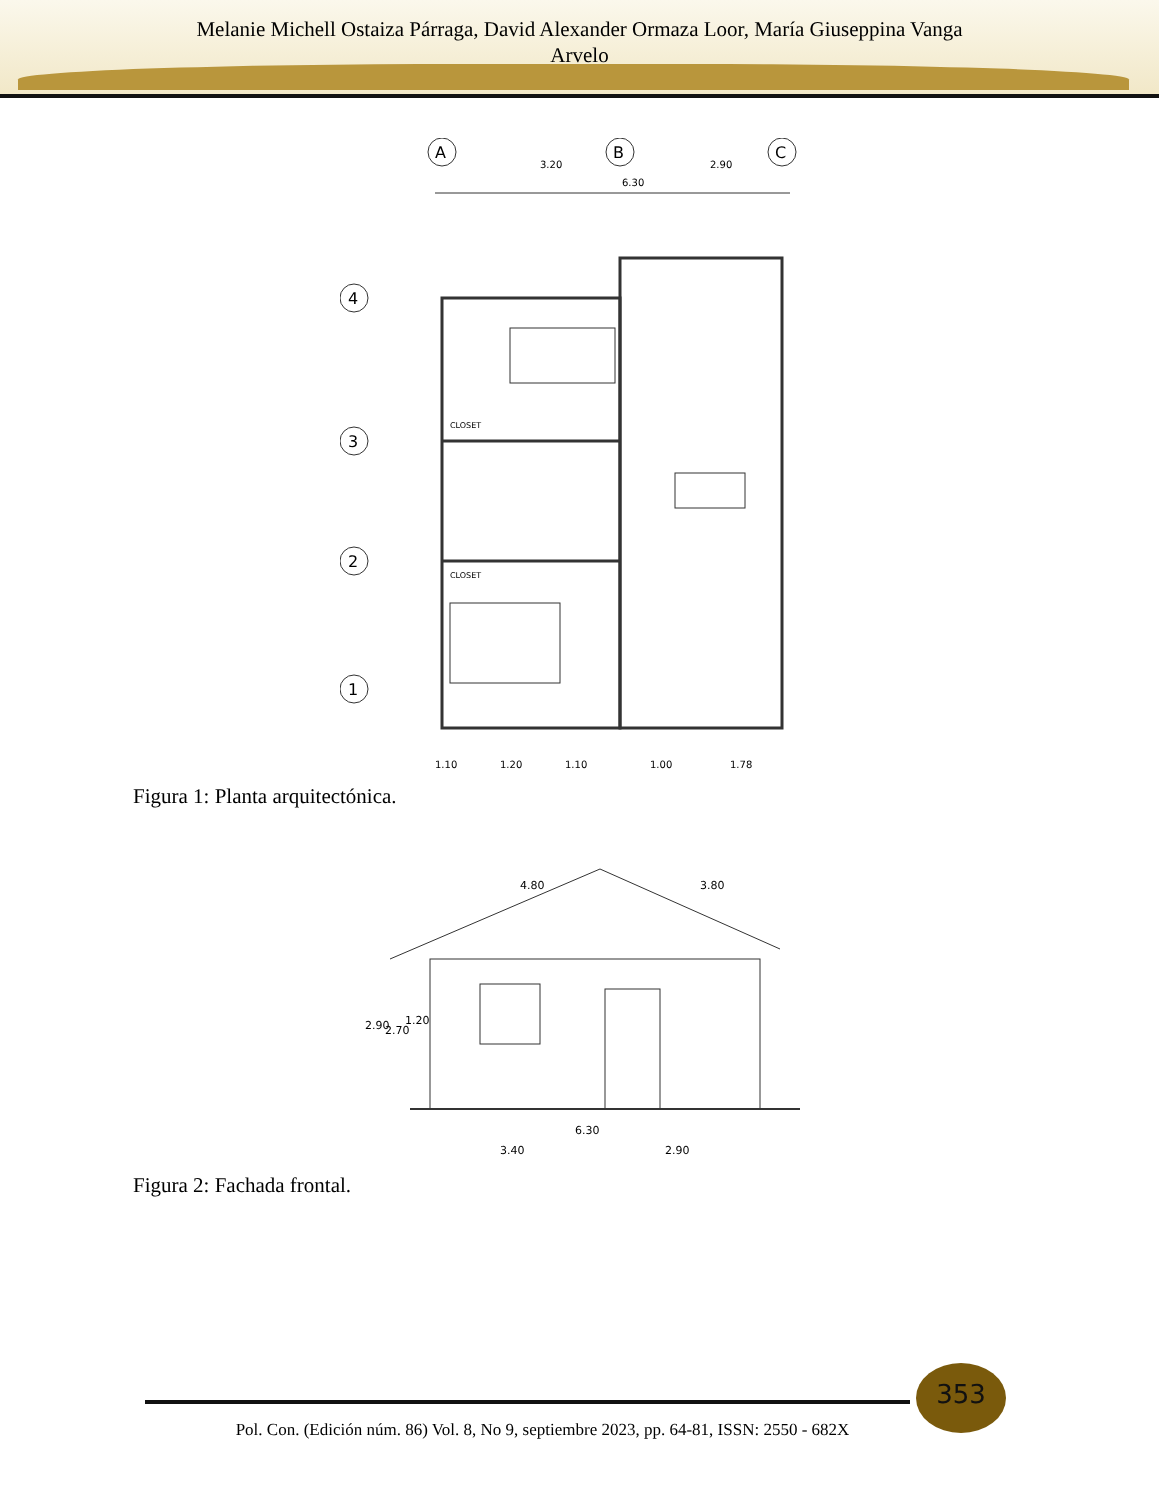Melanie Michell Ostaiza Párraga, David Alexander Ormaza Loor, María Giuseppina Vanga
Arvelo
A
B
C
3.20
2.90
6.30
4
3
2
1
CLOSET
CLOSET
1.10
1.20
1.10
1.00
1.78
Figura 1: Planta arquitectónica.
4.80
3.80
6.30
3.40
2.90
2.90
2.70
1.20
Figura 2: Fachada frontal.
353
Pol. Con. (Edición núm. 86) Vol. 8, No 9, septiembre 2023, pp. 64-81, ISSN: 2550 - 682X